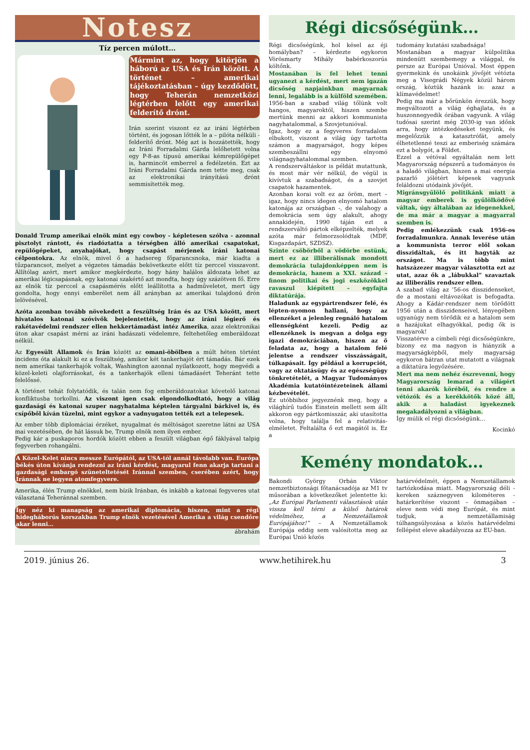Notesz
Tíz percen múlott…
Mármint az, hogy kitörjön a háború az USA és Irán között. A történet – amerikai tájékoztatásban – úgy kezdődött, hogy Teherán nemzetközi légtérben lelőtt egy amerikai felderítő drónt.
Irán szerint viszont ez az iráni légtérben történt, és jogosan lőtték le a – pilóta nélküli - felderítő drónt. Még azt is hozzátették, hogy az Iráni Forradalmi Gárda lelőhetett volna egy P-8-as típusú amerikai kémrepülőgépet is, harmincöt emberrel a fedélzetén. Ezt az Iráni Forradalmi Gárda nem tette meg, csak az elektronikai irányítású drónt semmisítették meg.
Donald Trump amerikai elnök mint egy cowboy - képletesen szólva - azonnal pisztolyt rántott, és riadóztatta a térségben álló amerikai csapatokat, repülőgépeket, anyahajókat, hogy csapást mérjenek iráni katonai célpontokra. Az elnök, mivel ő a hadsereg főparancsnoka, már kiadta a tűzparancsot, melyet a végzetes támadás bekövetkezte előtt tíz perccel visszavont. Állítólag azért, mert amikor megkérdezte, hogy hány halálos áldozata lehet az amerikai légicsapásnak, egy katonai szakértő azt mondta, hogy úgy százötven fő. Erre az elnök tíz perccel a csapásmérés előtt leállította a hadműveletet, mert úgy gondolta, hogy ennyi emberélet nem áll arányban az amerikai tulajdonú drón lelövésével.
Azóta azonban tovább növekedett a feszültség Irán és az USA között, mert hivatalos katonai szóvivők bejelentették, hogy az iráni légierő és rakétavédelmi rendszer ellen hekkertámadást intéz Amerika, azaz elektronikai úton akar csapást mérni az iráni hadászati védelemre, feltehetőleg emberáldozat nélkül.
Az Egyesült Államok és Irán között az omani-öbölben a múlt héten történt incidens óta alakult ki ez a feszültség, amikor két tankerhajót ért támadás. Bár ezek nem amerikai tankerhajók voltak, Washington azonnal nyilatkozott, hogy megvédi a közel-keleti olajforrásokat, és a tankerhajók elleni támadásért Teheránt tette felelőssé.
A történet tehát folytatódik, és talán nem fog emberáldozatokat követelő katonai konfliktusba torkollni. Az viszont igen csak elgondolkodtató, hogy a világ gazdasági és katonai szuper nagyhatalma képtelen tárgyalni bárkivel is, és csípőből kíván tüzelni, mint egykor a vadnyugaton tették ezt a telepesek.
Az ember több diplomáciai érzéket, nyugalmat és méltóságot szeretne látni az USA mai vezetésében, de hát lássuk be, Trump elnök nem ilyen ember.
Pedig kár a puskaporos hordók között ebben a feszült világban égő fáklyával talpig fegyverben rohangálni.
A Közel-Kelet nincs messze Európától, az USA-tól annál távolabb van. Európa békés úton kívánja rendezni az iráni kérdést, magyarul fenn akarja tartani a gazdasági embargó szüneteltetését Iránnal szemben, cserében azért, hogy Iránnak ne legyen atomfegyvere.
Amerika, élén Trump elnökkel, nem bízik Iránban, és inkább a katonai fegyveres utat választaná Teheránnal szemben.
Így néz ki manapság az amerikai diplomácia, hiszen, mint a régi hidegháborús korszakban Trump elnök vezetésével Amerika a világ csendőre akar lenni…
ábrahám
Régi dicsőségünk…
Régi dicsőségünk, hol késel az éji homályban? – kérdezte egykoron Vörösmarty Mihály babérkoszorús költőnk.
Mostanában is fel lehet tenni ugyanezt a kérdést, mert nem igazán dicsőség napjainkban magyarnak lenni, legalább is a külföld szemében. 1956-ban a szabad világ tőlünk volt hangos, magyaroktól, hiszen szembe mertünk menni az akkori kommunista nagyhatalommal, a Szovjetunióval.
Igaz, hogy ez a fegyveres forradalom elbukott, viszont a világ úgy tartotta számon a magyarságot, hogy képes szembeszállni egy elnyomó világnagyhatalommal szemben.
A rendszerváltáskor is példát mutattunk, és most már vér nélkül, de végül is kivívtuk a szabadságot, és a szovjet csapatok hazamentek.
Azonban korai volt ez az öröm, mert – igaz, hogy nincs idegen elnyomó hatalom katonája az országban -, de valahogy a demokrácia sem úgy alakult, ahogy annakidején, 1990 táján ezt a rendszerváltó pártok elképzelték, melyek azóta már felmorzsolódtak (MDF, Kisgazdapárt, SZDSZ).
Szinte csöbörből a vödörbe estünk, mert ez az illiberálisnak mondott demokrácia tulajdonképpen nem is demokrácia, hanem a XXI. század – finom politikai és jogi eszközökkel ravaszul kiépített – egyfajta diktatúrája.
Haladunk az egypártrendszer felé, és lépten-nyomon hallani, hogy az ellenzéket a jelenleg regnáló hatalom ellenségként kezeli. Pedig az ellenzéknek is megvan a dolga egy igazi demokráciában, hiszen az ő feladata az, hogy a hatalom felé jelentse a rendszer visszásságait, túlkapásait. Így például a korrupciót, vagy az oktatásügy és az egészségügy tönkretételét, a Magyar Tudományos Akadémia kutatóintézeteinek állami kézbevételét.
Ez utóbbihoz jegyeznénk meg, hogy a világhírű tudós Einstein mellett sem állt akkoron egy pártkomisszár, aki utasította volna, hogy találja fel a relativitás-elméletet. Feltalálta ő ezt magától is. Ez a
tudomány kutatási szabadsága!
Mostanában a magyar külpolitika mindenütt szembemegy a világgal, és persze az Európai Unióval. Most éppen gyermekink és unokáink jövőjét vétózta meg a Visegrádi Négyek közül három ország, köztük hazánk is: azaz a klímavédelmet!
Pedig ma már a bőrünkön érezzük, hogy megváltozott a világ éghajlata, és a huszonnegyedik órában vagyunk. A világ tudósai szerint még 2030-ig van időnk arra, hogy intézkedéseket tegyünk, és megelőzzük a katasztrófát, amely élhetetlenné teszi az emberiség számára ezt a bolygót, a Földet.
Ezzel a vétóval egyáltalán nem lett Magyarország népszerű a tudományos és a haladó világban, hiszen a mai energia pazarló jólétért képesek vagyunk feláldozni utódaink jövőjét.
Migránsgyűlölő politikánk miatt a magyar emberek is gyűlölködővé váltak, úgy általában az idegenekkel, de ma már a magyar a magyarral szemben is.
Pedig emlékezzünk csak 1956-os forradalmunkra. Annak leverése után a kommunista terror elől sokan disszidáltak, és itt hagyták az országot. Ma is több mint hatszázezer magyar választotta ezt az utat, azaz ők a „lábukkal” szavaztak az illiberális rendszer ellen.
A szabad világ az ’56-os disszidenseket, de a mostani eltávozókat is befogadta. Ahogy a Kádár-rendszer nem törődött 1956 után a disszidenseivel, lényegében ugyanúgy nem törődik ez a hatalom sem a hazájukat elhagyókkal, pedig ők is magyarok!
Visszatérve a címbeli régi dicsőségünkre, bizony ez ma nagyon is hiányzik a magyarságképből, mely magyarság egykoron bátran utat mutatott a világnak a diktatúra legyőzésére.
Mert ma nem nehéz észrevenni, hogy Magyarország lemarad a világért tenni akarók köréből, és rendre a vétózók és a kerékkötők közé áll, akik a haladást igyekeznek megakadályozni a világban.
Így múlik el régi dicsőségünk…
Kocinkó
Kemény mondatok…
Bakondi György Orbán Viktor nemzetbiztonsági főtanácsadója az M1 tv műsorában a következőket jelentette ki: „Az Európai Parlamenti választások után vissza kell térni a külső határok védelméhez, a Nemzetállamok Európájához!” – A Nemzetállamok Európája eddig sem valósította meg az Európai Unió közös
határvédelmét, éppen a Nemzetállamok tartózkodása miatt. Magyarország déli - kereken száznegyven kilométeres - határkerítése viszont – önmagában – eleve nem védi meg Európát, és mint tudjuk, a nemzetállamiság túlhangsúlyozása a közös határvédelmi fellépést eleve akadályozza az EU-ban.
2019. június 26. www.hetihirek.hu 3